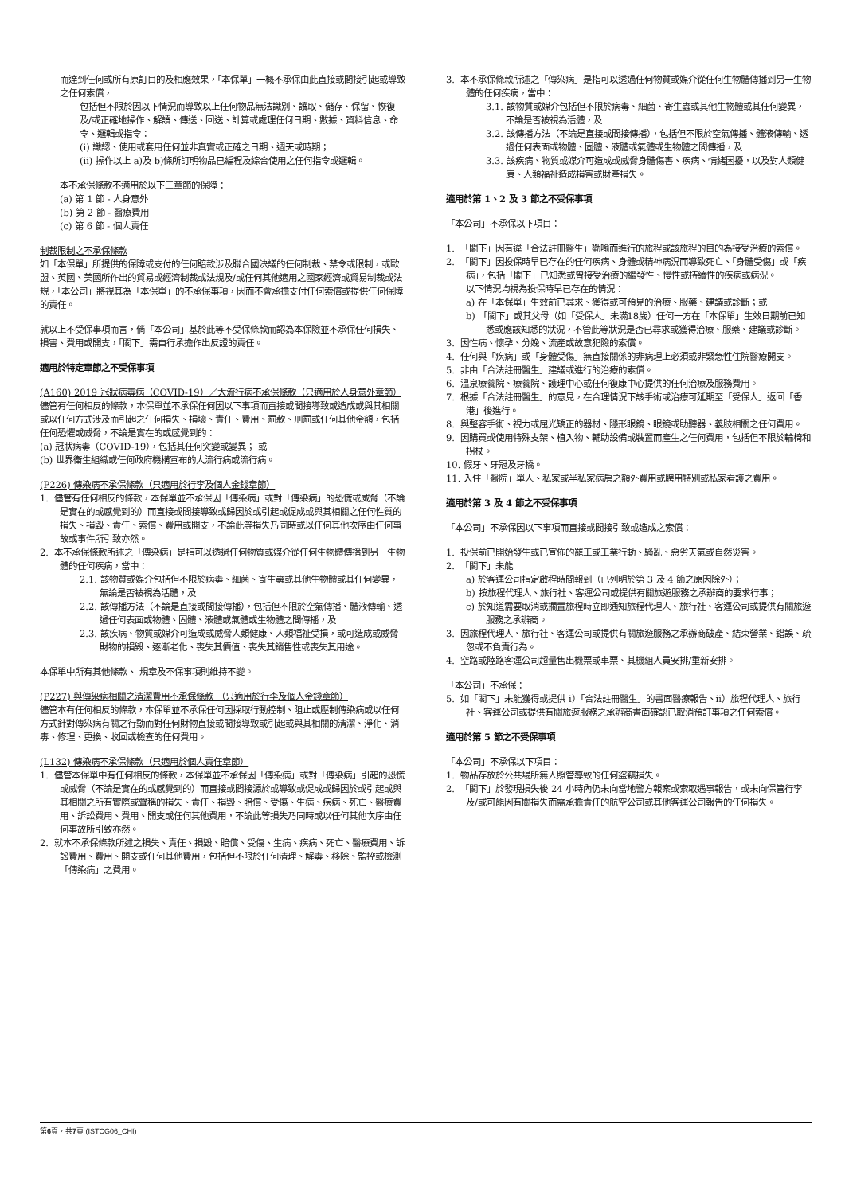而達到任何或所有原訂目的及相應效果，「本保單」一概不承保由此直接或間接引起或導致之任何索償，
包括但不限於因以下情況而導致以上任何物品無法識別、讀取、儲存、保留、恢復及/或正確地操作、解讀、傳送、回送、計算或處理任何日期、數據、資料信息、命令、邏輯或指令：
(i) 識認、使用或套用任何並非真實或正確之日期、週天或時期；
(ii) 操作以上 a)及 b)條所訂明物品已編程及綜合使用之任何指令或邏輯。
本不承保條款不適用於以下三章節的保障：
(a) 第 1 節 - 人身意外
(b) 第 2 節 - 醫療費用
(c) 第 6 節 - 個人責任
制裁限制之不承保條款
如「本保單」所提供的保障或支付的任何賠款涉及聯合國決議的任何制裁、禁令或限制，或歐盟、英國、美國所作出的貿易或經濟制裁或法規及/或任何其他適用之國家經濟或貿易制裁或法規，「本公司」將視其為「本保單」的不承保事項，因而不會承擔支付任何索償或提供任何保障的責任。
就以上不受保事項而言，倘「本公司」基於此等不受保條款而認為本保險並不承保任何損失、損害、費用或開支，「閣下」需自行承擔作出反證的責任。
適用於特定章節之不受保事項
(A160) 2019 冠狀病毒病（COVID-19）／大流行病不承保條款（只適用於人身意外章節）
儘管有任何相反的條款，本保單並不承保任何因以下事項而直接或間接導致或造成或與其相關或以任何方式涉及而引起之任何損失、損壞、責任、費用、罰款、刑罰或任何其他金額，包括任何恐懼或威脅，不論是實在的或感覺到的：
(a) 冠狀病毒（COVID-19），包括其任何突變或變異； 或
(b) 世界衛生組織或任何政府機構宣布的大流行病或流行病。
(P226) 傳染病不承保條款（只適用於行李及個人金錢章節）
1. 儘管有任何相反的條款，本保單並不承保因「傳染病」或對「傳染病」的恐慌或威脅（不論是實在的或感覺到的）而直接或間接導致或歸因於或引起或促成或與其相關之任何性質的損失、損毀、責任、索償、費用或開支，不論此等損失乃同時或以任何其他次序由任何事故或事件所引致亦然。
2. 本不承保條款所述之「傳染病」是指可以透過任何物質或媒介從任何生物體傳播到另一生物體的任何疾病，當中：
2.1. 該物質或媒介包括但不限於病毒、細菌、寄生蟲或其他生物體或其任何變異，無論是否被視為活體，及
2.2. 該傳播方法（不論是直接或間接傳播），包括但不限於空氣傳播、體液傳輸、透過任何表面或物體、固體、液體或氣體或生物體之間傳播，及
2.3. 該疾病、物質或媒介可造成或威脅人類健康、人類福祉受損，或可造成或威脅財物的損毀、逐漸老化、喪失其價值、喪失其銷售性或喪失其用途。
本保單中所有其他條款、 規章及不保事項則維持不變。
(P227) 與傳染病相關之清潔費用不承保條款 （只適用於行李及個人金錢章節）
儘管本有任何相反的條款，本保單並不承保任何因採取行動控制、阻止或壓制傳染病或以任何方式針對傳染病有關之行動而對任何財物直接或間接導致或引起或與其相關的清潔、淨化、消毒、修理、更換、收回或檢查的任何費用。
(L132) 傳染病不承保條款（只適用於個人責任章節）
1. 儘管本保單中有任何相反的條款，本保單並不承保因「傳染病」或對「傳染病」引起的恐慌或威脅（不論是實在的或感覺到的）而直接或間接源於或導致或促成或歸因於或引起或與其相關之所有實際或聲稱的損失、責任、損毀、賠償、受傷、生病、疾病、死亡、醫療費用、訴訟費用、費用、開支或任何其他費用，不論此等損失乃同時或以任何其他次序由任何事故所引致亦然。
2. 就本不承保條款所述之損失、責任、損毀、賠償、受傷、生病、疾病、死亡、醫療費用、訴訟費用、費用、開支或任何其他費用，包括但不限於任何清理、解毒、移除、監控或檢測「傳染病」之費用。
3. 本不承保條款所述之「傳染病」是指可以透過任何物質或媒介從任何生物體傳播到另一生物體的任何疾病，當中：
3.1. 該物質或媒介包括但不限於病毒、細菌、寄生蟲或其他生物體或其任何變異，不論是否被視為活體，及
3.2. 該傳播方法（不論是直接或間接傳播），包括但不限於空氣傳播、體液傳輸、透過任何表面或物體、固體、液體或氣體或生物體之間傳播，及
3.3. 該疾病、物質或媒介可造成或威脅身體傷害、疾病、情緒困擾，以及對人類健康、人類福祉造成損害或財產損失。
適用於第 1、2 及 3 節之不受保事項
「本公司」不承保以下項目：
1. 「閣下」因有違「合法註冊醫生」勸喻而進行的旅程或該旅程的目的為接受治療的索償。
2. 「閣下」因投保時早已存在的任何疾病、身體或精神病況而導致死亡、「身體受傷」或「疾病」，包括「閣下」已知悉或曾接受治療的繼發性、慢性或持續性的疾病或病況。
以下情況均視為投保時早已存在的情況：
a) 在「本保單」生效前已尋求、獲得或可預見的治療、服藥、建議或診斷；或
b) 「閣下」或其父母（如「受保人」未滿18歲）任何一方在「本保單」生效日期前已知悉或應該知悉的狀況，不管此等狀況是否已尋求或獲得治療、服藥、建議或診斷。
3. 因性病、懷孕、分娩、流產或故意犯險的索償。
4. 任何與「疾病」或「身體受傷」無直接關係的非病理上必須或非緊急性住院醫療開支。
5. 非由「合法註冊醫生」建議或進行的治療的索償。
6. 溫泉療養院、療養院、護理中心或任何復康中心提供的任何治療及服務費用。
7. 根據「合法註冊醫生」的意見，在合理情況下該手術或治療可延期至「受保人」返回「香港」後進行。
8. 與整容手術、視力或屈光矯正的器材、隱形眼鏡、眼鏡或助聽器、義肢相關之任何費用。
9. 因購買或使用特殊支架、植入物、輔助設備或裝置而產生之任何費用，包括但不限於輪椅和拐杖。
10. 假牙、牙冠及牙橋。
11. 入住「醫院」單人、私家或半私家病房之額外費用或聘用特別或私家看護之費用。
適用於第 3 及 4 節之不受保事項
「本公司」不承保因以下事項而直接或間接引致或造成之索償：
1. 投保前已開始發生或已宣佈的罷工或工業行動、騷亂、惡劣天氣或自然災害。
2. 「閣下」未能
a) 於客運公司指定啟程時間報到（已列明於第 3 及 4 節之原因除外）；
b) 按旅程代理人、旅行社、客運公司或提供有關旅遊服務之承辦商的要求行事；
c) 於知道需要取消或擱置旅程時立即通知旅程代理人、旅行社、客運公司或提供有關旅遊服務之承辦商。
3. 因旅程代理人、旅行社、客運公司或提供有關旅遊服務之承辦商破產、結束營業、錯誤、疏忽或不負責行為。
4. 空路或陸路客運公司超量售出機票或車票、其機組人員安排/重新安排。
「本公司」不承保：
5. 如「閣下」未能獲得或提供 i）「合法註冊醫生」的書面醫療報告、ii）旅程代理人、旅行社、客運公司或提供有關旅遊服務之承辦商書面確認已取消預訂事項之任何索償。
適用於第 5 節之不受保事項
「本公司」不承保以下項目：
1. 物品存放於公共場所無人照管導致的任何盜竊損失。
2. 「閣下」於發現損失後 24 小時內仍未向當地警方報案或索取遇事報告，或未向保管行李及/或可能因有關損失而需承擔責任的航空公司或其他客運公司報告的任何損失。
第6頁，共7頁 (ISTCG06_CHI)